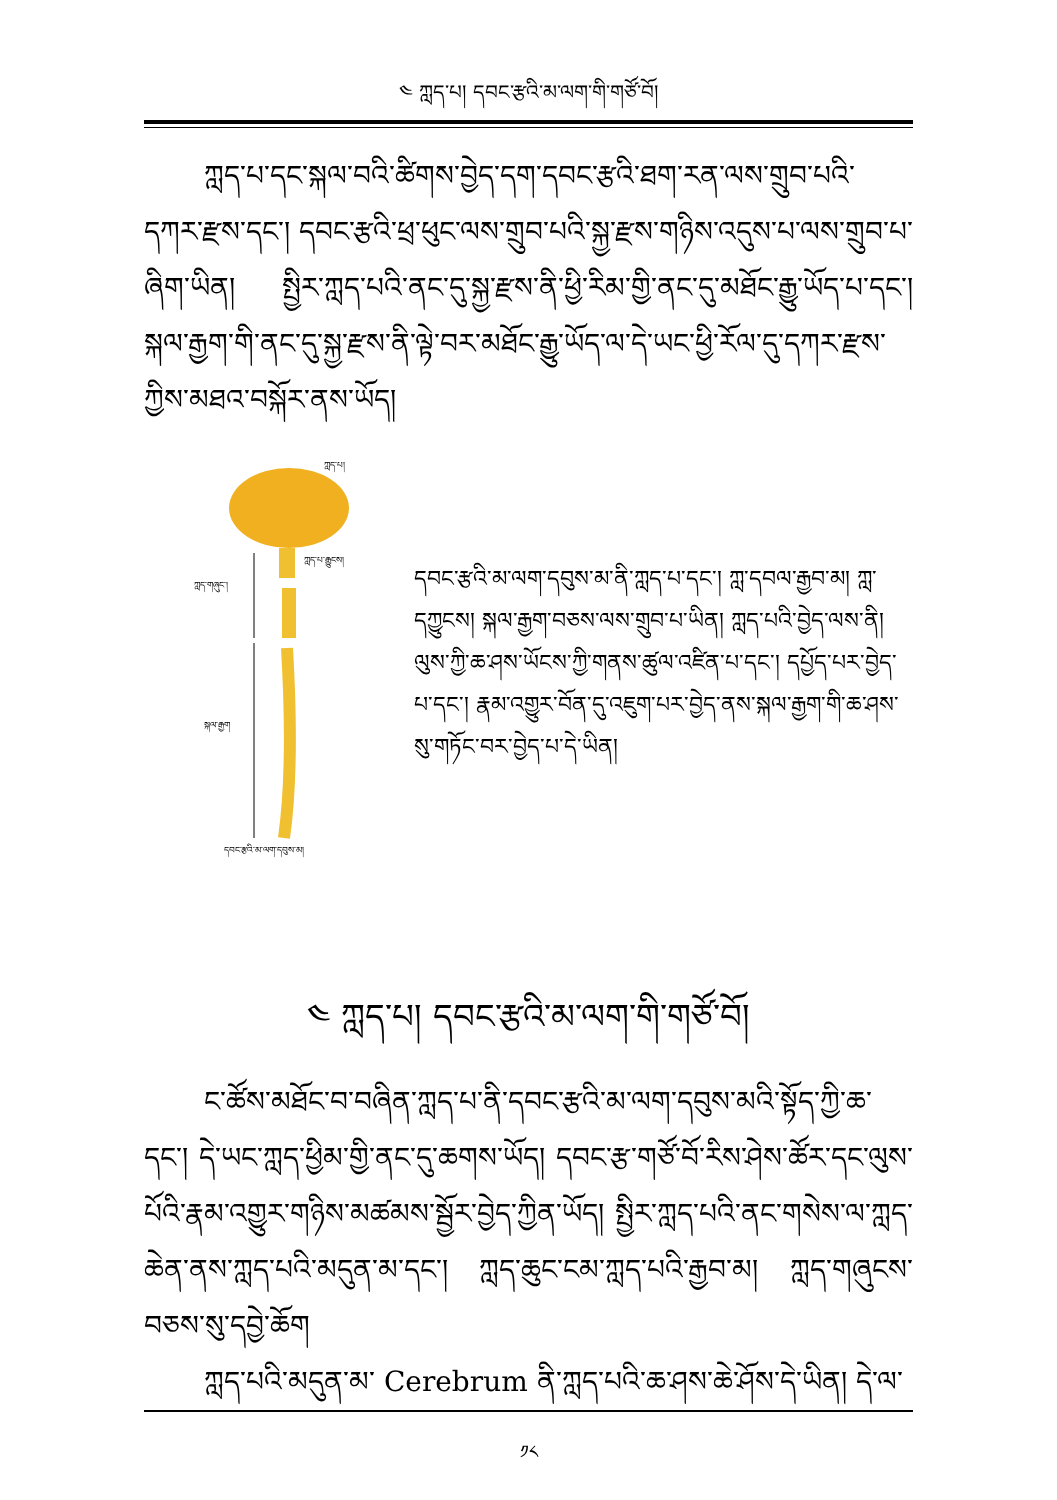༤ ཀླད་པ། དབང་རྩའི་མ་ལག་གི་གཙོ་བོ།
ཀླད་པ་དང་སྐལ་བའི་ཚིགས་བྱེད་དག་དབང་རྩའི་ཐག་རན་ལས་གྲུབ་པའི་དཀར་རྫས་དང་། དབང་རྩའི་ཕྲ་ཕུང་ལས་གྲུབ་པའི་སྐྱ་རྫས་གཉིས་འདུས་པ་ལས་གྲུབ་པ་ཞིག་ཡིན། སྤྱིར་ཀླད་པའི་ནང་དུ་སྐྱ་རྫས་ནི་ཕྱི་རིམ་གྱི་ནང་དུ་མཐོང་རྒྱུ་ཡོད་པ་དང་། སྐལ་རྒྱག་གི་ནང་དུ་སྐྱ་རྫས་ནི་ལྟེ་བར་མཐོང་རྒྱུ་ཡོད་ལ་དེ་ཡང་ཕྱི་རོལ་དུ་དཀར་རྫས་ཀྱིས་མཐའ་བསྐོར་ནས་ཡོད།
ཀླད་པ།
ཀླད་པ་རྒྱུངས།
ཀླད་གཞུང་།
སྐལ་རྒྱག
དབང་རྩའི་མ་ལག་དབུས་མ།
དབང་རྩའི་མ་ལག་དབུས་མ་ནི་ཀླད་པ་དང་། ཀླ་དབལ་རྒྱབ་མ། ཀླ་དཀྱུངས། སྐལ་རྒྱག་བཅས་ལས་གྲུབ་པ་ཡིན། ཀླད་པའི་བྱེད་ལས་ནི། ལུས་ཀྱི་ཆ་ཤས་ཡོངས་ཀྱི་གནས་ཚུལ་འཛིན་པ་དང་། དཔྱོད་པར་བྱེད་པ་དང་། རྣམ་འགྱུར་བོན་དུ་འཇུག་པར་བྱེད་ནས་སྐལ་རྒྱག་གི་ཆ་ཤས་སུ་གཏོང་བར་བྱེད་པ་དེ་ཡིན།
༤ ཀླད་པ། དབང་རྩའི་མ་ལག་གི་གཙོ་བོ།
ང་ཚོས་མཐོང་བ་བཞིན་ཀླད་པ་ནི་དབང་རྩའི་མ་ལག་དབུས་མའི་སྟོད་ཀྱི་ཆ་དང་། དེ་ཡང་ཀླད་ཕྱིམ་གྱི་ནང་དུ་ཆགས་ཡོད། དབང་རྩ་གཙོ་བོ་རིས་ཤེས་ཚོར་དང་ལུས་པོའི་རྣམ་འགྱུར་གཉིས་མཚམས་སྦྱོར་བྱེད་ཀྱིན་ཡོད། སྤྱིར་ཀླད་པའི་ནང་གསེས་ལ་ཀླད་ཆེན་ནས་ཀླད་པའི་མདུན་མ་དང་། ཀླད་ཆུང་ངམ་ཀླད་པའི་རྒྱབ་མ། ཀླད་གཞུངས་བཅས་སུ་དབྱེ་ཆོག
ཀླད་པའི་མདུན་མ་ Cerebrum ནི་ཀླད་པའི་ཆ་ཤས་ཆེ་ཤོས་དེ་ཡིན། དེ་ལ་
༡༨